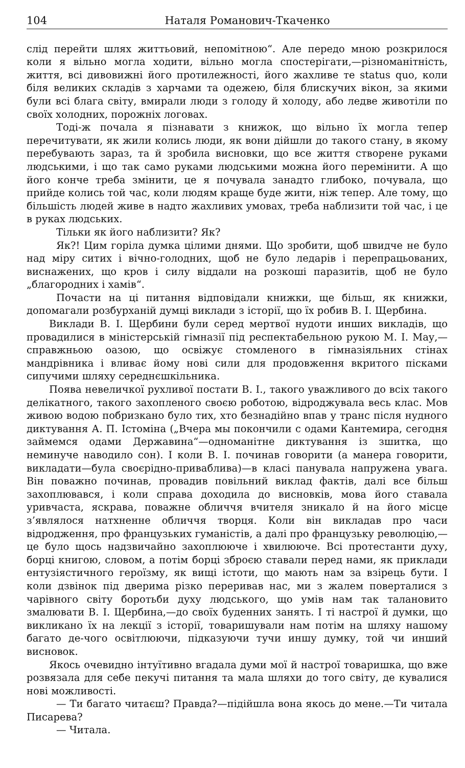104 Наталя Романович-Ткаченко
слід перейти шлях життьовий, непомітною“. Але передо мною розкрилося коли я вільно могла ходити, вільно могла спостерігати,—різноманітність, життя, всі дивовижні його протилежності, його жахливе те status quo, коли біля великих складів з харчами та одежею, біля блискучих вікон, за якими були всі блага світу, вмирали люди з голоду й холоду, або ледве животіли по своїх холодних, порожніх логовах.
Тоді-ж почала я пізнавати з книжок, що вільно їх могла тепер перечитувати, як жили колись люди, як вони дійшли до такого стану, в якому перебувають зараз, та й зробила висновки, що все життя створене руками людськими, і що так само руками людськими можна його перемінити. А що його конче треба змінити, це я почувала занадто глибоко, почувала, що прийде колись той час, коли людям краще буде жити, ніж тепер. Але тому, що більшість людей живе в надто жахливих умовах, треба наблизити той час, і це в руках людських.
Тільки як його наблизити? Як?
Як?! Цим горіла думка цілими днями. Що зробити, щоб швидче не було над міру ситих і вічно-голодних, щоб не було ледарів і перепрацьованих, виснажених, що кров і силу віддали на розкоші паразитів, щоб не було „благородних і хамів“.
Почасти на ці питання відповідали книжки, ще більш, як книжки, допомагали розбурханій думці виклади з історії, що їх робив В. І. Щербина.
Виклади В. І. Щербини були серед мертвої нудоти инших викладів, що провадилися в міністерській гімназії під респектабельною рукою М. І. Мау,—справжньою оазою, що освіжує стомленого в гімназіяльних стінах мандрівника і вливає йому нові сили для продовження вкритого пісками сипучими шляху середнєшкільника.
Поява невеличкої рухливої постати В. І., такого уважливого до всіх такого делікатного, такого захопленого своєю роботою, відроджувала весь клас. Мов живою водою побризкано було тих, хто безнадійно впав у транс після нудного диктування А. П. Істоміна („Вчера мы покончили с одами Кантемира, сегодня займемся одами Державина“—одноманітне диктування із зшитка, що неминуче наводило сон). І коли В. І. починав говорити (а манера говорити, викладати—була своєрідно-приваблива)—в класі панувала напружена увага. Він поважно починав, провадив повільний виклад фактів, далі все більш захоплювався, і коли справа доходила до висновків, мова його ставала уривчаста, яскрава, поважне обличчя вчителя зникало й на його місце з’являлося натхненне обличчя творця. Коли він викладав про часи відродження, про французьких гуманістів, а далі про французьку революцію,—це було щось надзвичайно захоплююче і хвилююче. Всі протестанти духу, борці книгою, словом, а потім борці зброєю ставали перед нами, як приклади ентузіястичного героїзму, як вищі істоти, що мають нам за взірець бути. І коли дзвінок під дверима різко переривав нас, ми з жалем поверталися з чарівного світу боротьби духу людського, що умів нам так талановито змалювати В. І. Щербина,—до своїх буденних занять. І ті настрої й думки, що викликано їх на лекції з історії, товаришували нам потім на шляху нашому багато де-чого освітлюючи, підказуючи тучи иншу думку, той чи инший висновок.
Якось очевидно інтуїтивно вгадала думи мої й настрої товаришка, що вже розвязала для себе пекучі питання та мала шляхи до того світу, де кувалися нові можливості.
— Ти багато читаєш? Правда?—підійшла вона якось до мене.—Ти читала Писарева?
— Читала.